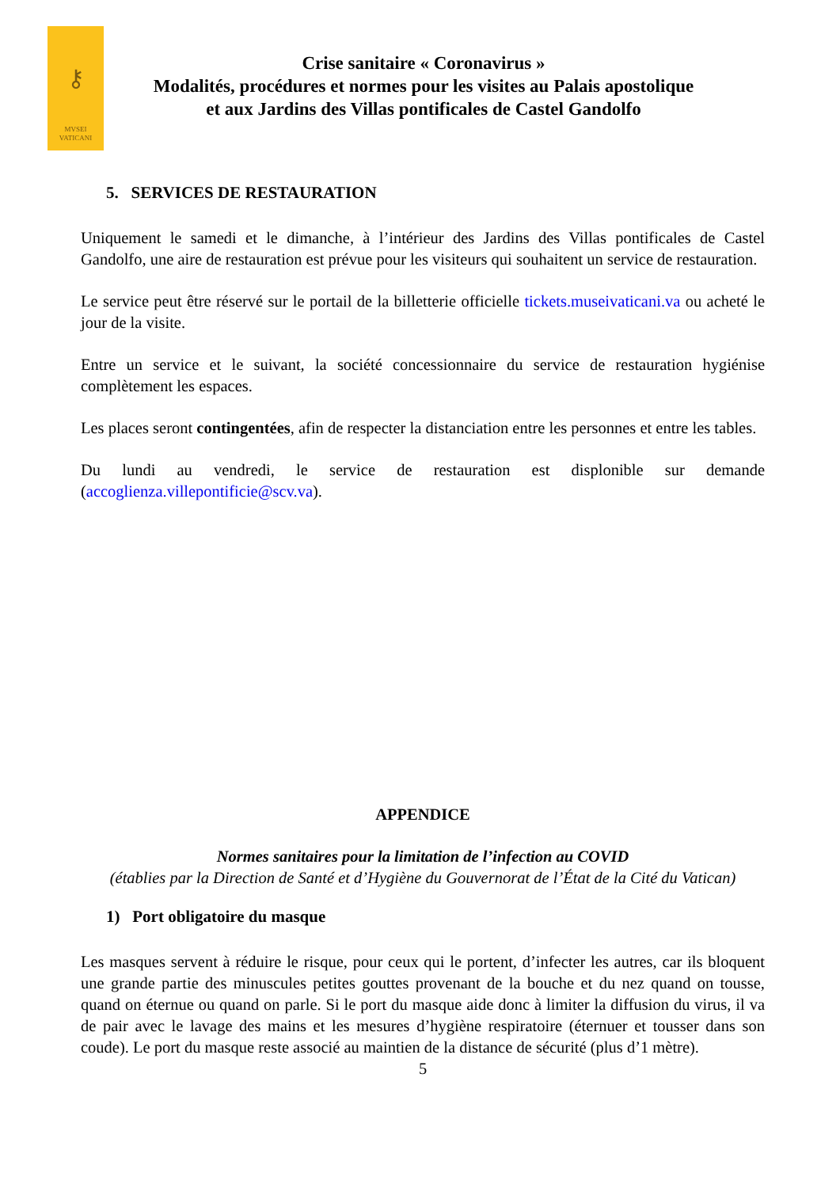⚷
MVSEI
VATICANI
Crise sanitaire « Coronavirus »
Modalités, procédures et normes pour les visites au Palais apostolique
et aux Jardins des Villas pontificales de Castel Gandolfo
5. SERVICES DE RESTAURATION
Uniquement le samedi et le dimanche, à l’intérieur des Jardins des Villas pontificales de Castel Gandolfo, une aire de restauration est prévue pour les visiteurs qui souhaitent un service de restauration.
Le service peut être réservé sur le portail de la billetterie officielle tickets.museivaticani.va ou acheté le jour de la visite.
Entre un service et le suivant, la société concessionnaire du service de restauration hygiénise complètement les espaces.
Les places seront contingentées, afin de respecter la distanciation entre les personnes et entre les tables.
Du lundi au vendredi, le service de restauration est displonible sur demande (accoglienza.villepontificie@scv.va).
APPENDICE
Normes sanitaires pour la limitation de l’infection au COVID
(établies par la Direction de Santé et d’Hygiène du Gouvernorat de l’État de la Cité du Vatican)
1) Port obligatoire du masque
Les masques servent à réduire le risque, pour ceux qui le portent, d’infecter les autres, car ils bloquent une grande partie des minuscules petites gouttes provenant de la bouche et du nez quand on tousse, quand on éternue ou quand on parle. Si le port du masque aide donc à limiter la diffusion du virus, il va de pair avec le lavage des mains et les mesures d’hygiène respiratoire (éternuer et tousser dans son coude). Le port du masque reste associé au maintien de la distance de sécurité (plus d’1 mètre).
5